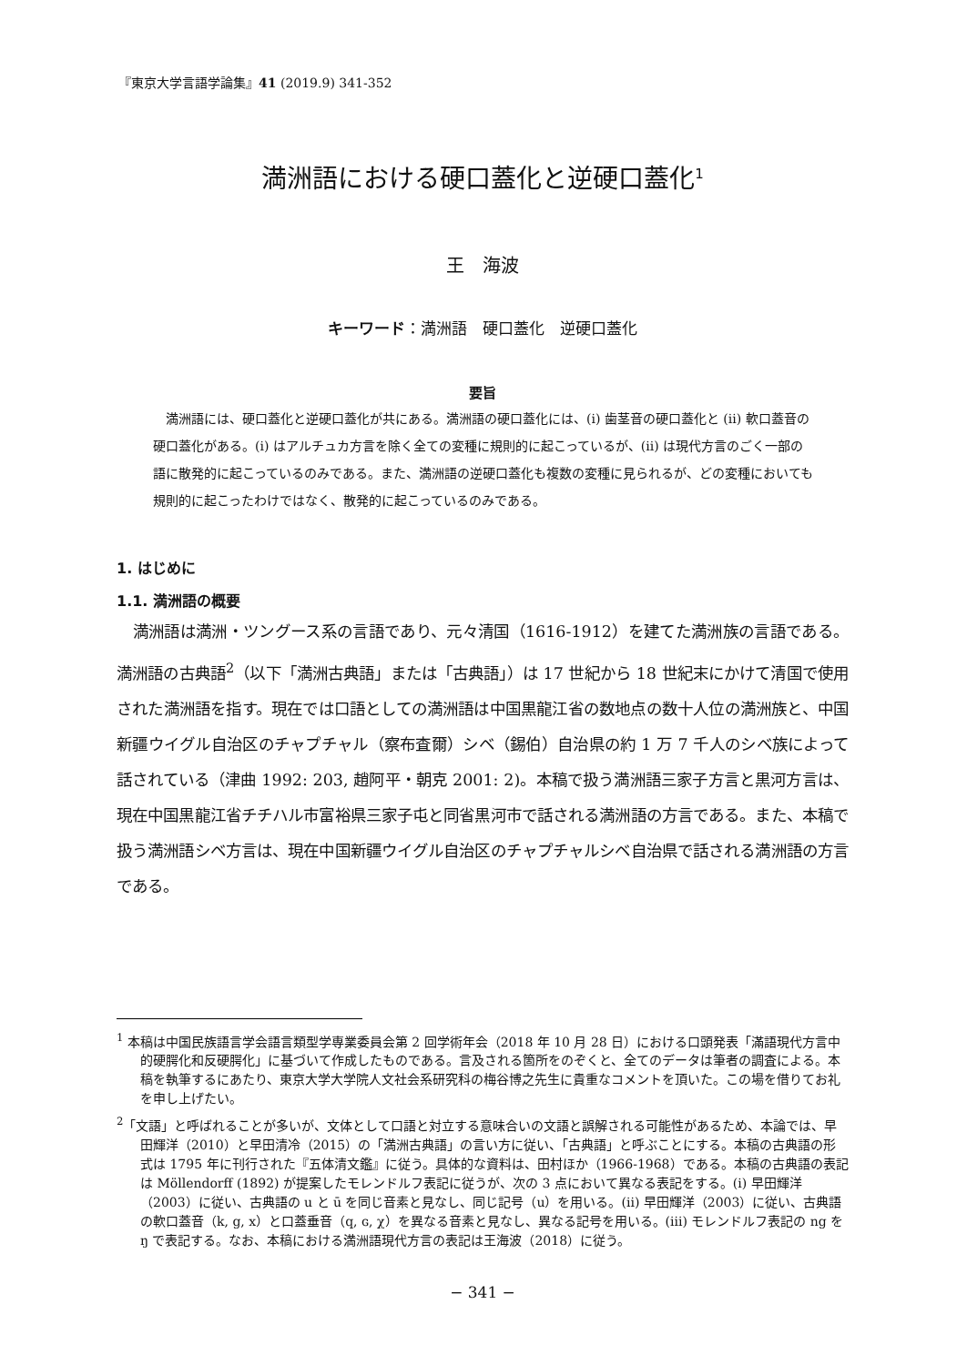『東京大学言語学論集』41 (2019.9) 341-352
満洲語における硬口蓋化と逆硬口蓋化<sup>1</sup>
王　海波
キーワード：満洲語　硬口蓋化　逆硬口蓋化
要旨
満洲語には、硬口蓋化と逆硬口蓋化が共にある。満洲語の硬口蓋化には、(i) 歯茎音の硬口蓋化と (ii) 軟口蓋音の硬口蓋化がある。(i) はアルチュカ方言を除く全ての変種に規則的に起こっているが、(ii) は現代方言のごく一部の語に散発的に起こっているのみである。また、満洲語の逆硬口蓋化も複数の変種に見られるが、どの変種においても規則的に起こったわけではなく、散発的に起こっているのみである。
1. はじめに
1.1. 満洲語の概要
満洲語は満洲・ツングース系の言語であり、元々清国（1616-1912）を建てた満洲族の言語である。満洲語の古典語<sup>2</sup>（以下「満洲古典語」または「古典語」）は 17 世紀から 18 世紀末にかけて清国で使用された満洲語を指す。現在では口語としての満洲語は中国黒龍江省の数地点の数十人位の満洲族と、中国新疆ウイグル自治区のチャプチャル（察布査爾）シベ（錫伯）自治県の約 1 万 7 千人のシベ族によって話されている（津曲 1992: 203, 趙阿平・朝克 2001: 2)。本稿で扱う満洲語三家子方言と黒河方言は、現在中国黒龍江省チチハル市富裕県三家子屯と同省黒河市で話される満洲語の方言である。また、本稿で扱う満洲語シベ方言は、現在中国新疆ウイグル自治区のチャプチャルシベ自治県で話される満洲語の方言である。
<sup>1</sup> 本稿は中国民族語言学会語言類型学専業委員会第 2 回学術年会（2018 年 10 月 28 日）における口頭発表「滿語現代方言中的硬腭化和反硬腭化」に基づいて作成したものである。言及される箇所をのぞくと、全てのデータは筆者の調査による。本稿を執筆するにあたり、東京大学大学院人文社会系研究科の梅谷博之先生に貴重なコメントを頂いた。この場を借りてお礼を申し上げたい。
<sup>2</sup>「文語」と呼ばれることが多いが、文体として口語と対立する意味合いの文語と誤解される可能性があるため、本論では、早田輝洋（2010）と早田清冷（2015）の「満洲古典語」の言い方に従い、「古典語」と呼ぶことにする。本稿の古典語の形式は 1795 年に刊行された『五体清文鑑』に従う。具体的な資料は、田村ほか（1966-1968）である。本稿の古典語の表記は Möllendorff (1892) が提案したモレンドルフ表記に従うが、次の 3 点において異なる表記をする。(i) 早田輝洋（2003）に従い、古典語の u と ū を同じ音素と見なし、同じ記号（u）を用いる。(ii) 早田輝洋（2003）に従い、古典語の軟口蓋音（k, g, x）と口蓋垂音（q, ɢ, χ）を異なる音素と見なし、異なる記号を用いる。(iii) モレンドルフ表記の ng を ŋ で表記する。なお、本稿における満洲語現代方言の表記は王海波（2018）に従う。
− 341 −